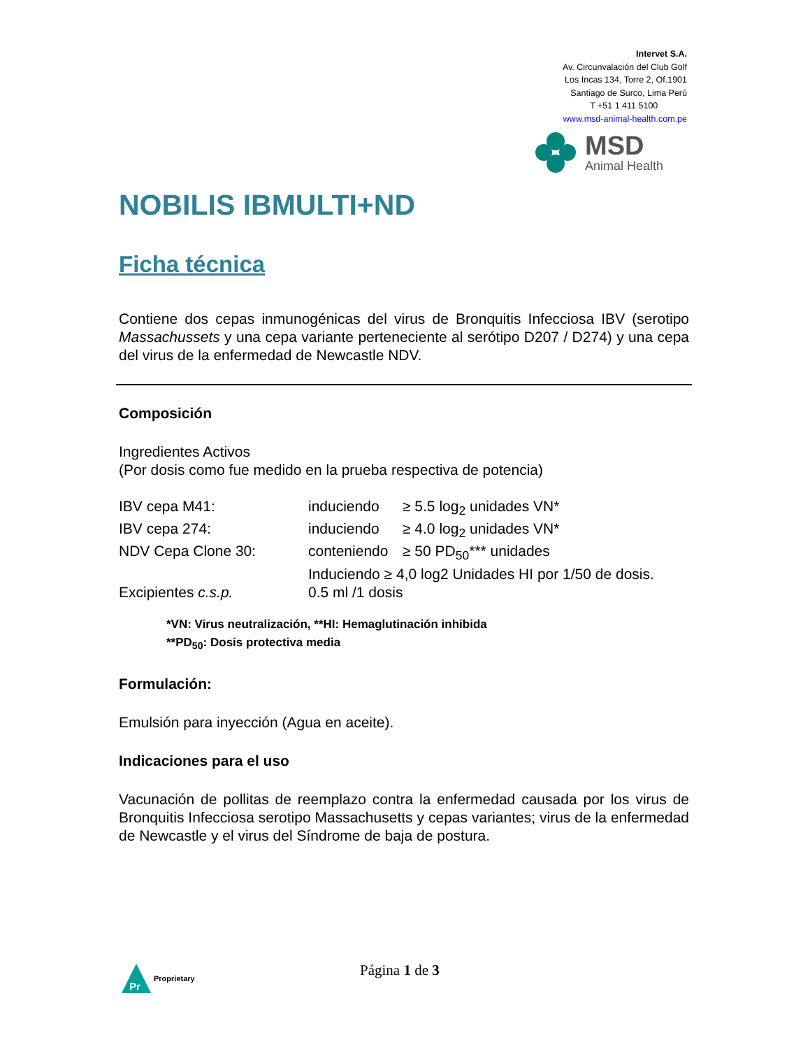Intervet S.A.
Av. Circunvalación del Club Golf
Los Incas 134, Torre 2, Of.1901
Santiago de Surco, Lima Perú
T +51 1 411 5100
www.msd-animal-health.com.pe
MSD
Animal Health
NOBILIS IBMULTI+ND
Ficha técnica
Contiene dos cepas inmunogénicas del virus de Bronquitis Infecciosa IBV (serotipo Massachussets y una cepa variante perteneciente al serótipo D207 / D274) y una cepa del virus de la enfermedad de Newcastle NDV.
Composición
Ingredientes Activos
(Por dosis como fue medido en la prueba respectiva de potencia)
| IBV cepa M41: | induciendo | ≥ 5.5 log<sub>2</sub> unidades VN* |
| IBV cepa 274: | induciendo | ≥ 4.0 log<sub>2</sub> unidades VN* |
| NDV Cepa Clone 30: | conteniendo | ≥ 50 PD<sub>50</sub>*** unidades |
| | Induciendo ≥ 4,0 log2 Unidades HI por 1/50 de dosis. | |
| Excipientes c.s.p. | 0.5 ml /1 dosis | |
*VN: Virus neutralización, **HI: Hemaglutinación inhibida
**PD<sub>50</sub>: Dosis protectiva media
Formulación:
Emulsión para inyección (Agua en aceite).
Indicaciones para el uso
Vacunación de pollitas de reemplazo contra la enfermedad causada por los virus de Bronquitis Infecciosa serotipo Massachusetts y cepas variantes; virus de la enfermedad de Newcastle y el virus del Síndrome de baja de postura.
Pr
Proprietary
Página 1 de 3